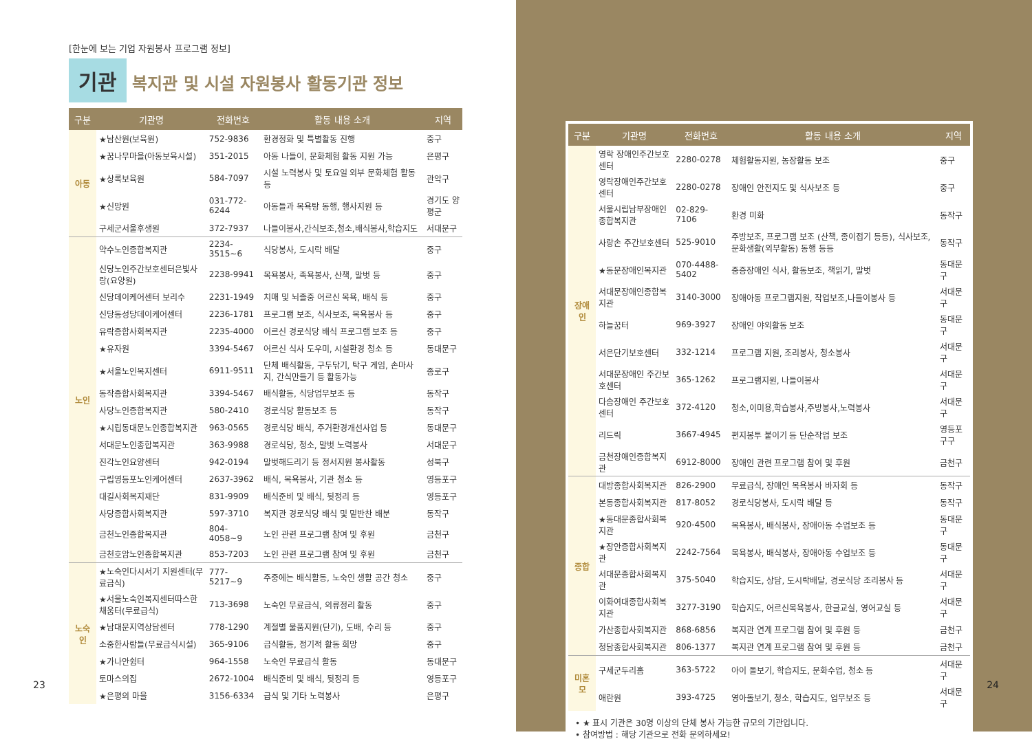[한눈에 보는 기업 자원봉사 프로그램 정보]
기관 복지관 및 시설 자원봉사 활동기관 정보
| 구분 | 기관명 | 전화번호 | 활동 내용 소개 | 지역 |
| --- | --- | --- | --- | --- |
| 아동 | ★남산원(보육원) | 752-9836 | 환경정화 및 특별활동 진행 | 중구 |
| | ★꿈나무마을(아동보육시설) | 351-2015 | 아동 나들이, 문화체험 활동 지원 가능 | 은평구 |
| | ★상록보육원 | 584-7097 | 시설 노력봉사 및 토요일 외부 문화체험 활동 등 | 관악구 |
| | ★신망원 | 031-772-6244 | 아동들과 목욕탕 동행, 행사지원 등 | 경기도 양평군 |
| | 구세군서울후생원 | 372-7937 | 나들이봉사,간식보조,청소,배식봉사,학습지도 | 서대문구 |
| 노인 | 약수노인종합복지관 | 2234-3515~6 | 식당봉사, 도시락 배달 | 중구 |
| | 신당노인주간보호센터은빛사랑(요양원) | 2238-9941 | 목욕봉사, 족욕봉사, 산책, 말벗 등 | 중구 |
| | 신당데이케어센터 보리수 | 2231-1949 | 치매 및 뇌졸중 어르신 목욕, 배식 등 | 중구 |
| | 신당동성당데이케어센터 | 2236-1781 | 프로그램 보조, 식사보조, 목욕봉사 등 | 중구 |
| | 유락종합사회복지관 | 2235-4000 | 어르신 경로식당 배식 프로그램 보조 등 | 중구 |
| | ★유자원 | 3394-5467 | 어르신 식사 도우미, 시설환경 청소 등 | 동대문구 |
| | ★서울노인복지센터 | 6911-9511 | 단체 배식활동, 구두닦기, 탁구 게임, 손마사지, 간식만들기 등 활동가능 | 종로구 |
| | 동작종합사회복지관 | 3394-5467 | 배식활동, 식당업무보조 등 | 동작구 |
| | 사당노인종합복지관 | 580-2410 | 경로식당 활동보조 등 | 동작구 |
| | ★시립동대문노인종합복지관 | 963-0565 | 경로식당 배식, 주거환경개선사업 등 | 동대문구 |
| | 서대문노인종합복지관 | 363-9988 | 경로식당, 청소, 말벗 노력봉사 | 서대문구 |
| | 진각노인요양센터 | 942-0194 | 말벗해드리기 등 정서지원 봉사활동 | 성북구 |
| | 구립영등포노인케어센터 | 2637-3962 | 배식, 목욕봉사, 기관 청소 등 | 영등포구 |
| | 대길사회복지재단 | 831-9909 | 배식준비 및 배식, 뒷정리 등 | 영등포구 |
| | 사당종합사회복지관 | 597-3710 | 복지관 경로식당 배식 및 밑반찬 배분 | 동작구 |
| | 금천노인종합복지관 | 804-4058~9 | 노인 관련 프로그램 참여 및 후원 | 금천구 |
| | 금천호암노인종합복지관 | 853-7203 | 노인 관련 프로그램 참여 및 후원 | 금천구 |
| 노숙인 | ★노숙인다시서기 지원센터(무료급식) | 777-5217~9 | 주중에는 배식활동, 노숙인 생활 공간 청소 | 중구 |
| | ★서울노숙인복지센터따스한 채움터(무료급식) | 713-3698 | 노숙인 무료급식, 의류정리 활동 | 중구 |
| | ★남대문지역상담센터 | 778-1290 | 계절별 물품지원(단기), 도배, 수리 등 | 중구 |
| | 소중한사람들(무료급식시설) | 365-9106 | 급식활동, 정기적 활동 희망 | 중구 |
| | ★가나안쉼터 | 964-1558 | 노숙인 무료급식 활동 | 동대문구 |
| | 토마스의집 | 2672-1004 | 배식준비 및 배식, 뒷정리 등 | 영등포구 |
| | ★은평의 마을 | 3156-6334 | 급식 및 기타 노력봉사 | 은평구 |
23
| 구분 | 기관명 | 전화번호 | 활동 내용 소개 | 지역 |
| --- | --- | --- | --- | --- |
| 장애인 | 영락 장애인주간보호센터 | 2280-0278 | 체험활동지원, 농장활동 보조 | 중구 |
| | 영락장애인주간보호센터 | 2280-0278 | 장애인 안전지도 및 식사보조 등 | 중구 |
| | 서울시립남부장애인종합복지관 | 02-829-7106 | 환경 미화 | 동작구 |
| | 사랑손 주간보호센터 | 525-9010 | 주방보조, 프로그램 보조 (산책, 종이접기 등등), 식사보조, 문화생활(외부활동) 동행 등등 | 동작구 |
| | ★동문장애인복지관 | 070-4488-5402 | 중증장애인 식사, 활동보조, 책읽기, 말벗 | 동대문구 |
| | 서대문장애인종합복지관 | 3140-3000 | 장애아동 프로그램지원, 작업보조,나들이봉사 등 | 서대문구 |
| | 하늘꿈터 | 969-3927 | 장애인 야외활동 보조 | 동대문구 |
| | 서은단기보호센터 | 332-1214 | 프로그램 지원, 조리봉사, 청소봉사 | 서대문구 |
| | 서대문장애인 주간보호센터 | 365-1262 | 프로그램지원, 나들이봉사 | 서대문구 |
| | 다솜장애인 주간보호센터 | 372-4120 | 청소,이미용,학습봉사,주방봉사,노력봉사 | 서대문구 |
| | 리드릭 | 3667-4945 | 편지봉투 붙이기 등 단순작업 보조 | 영등포구구 |
| | 금천장애인종합복지관 | 6912-8000 | 장애인 관련 프로그램 참여 및 후원 | 금천구 |
| 종합 | 대방종합사회복지관 | 826-2900 | 무료급식, 장애인 목욕봉사 바자회 등 | 동작구 |
| | 본동종합사회복지관 | 817-8052 | 경로식당봉사, 도시락 배달 등 | 동작구 |
| | ★동대문종합사회복지관 | 920-4500 | 목욕봉사, 배식봉사, 장애아동 수업보조 등 | 동대문구 |
| | ★장안종합사회복지관 | 2242-7564 | 목욕봉사, 배식봉사, 장애아동 수업보조 등 | 동대문구 |
| | 서대문종합사회복지관 | 375-5040 | 학습지도, 상담, 도시락배달, 경로식당 조리봉사 등 | 서대문구 |
| | 이화여대종합사회복지관 | 3277-3190 | 학습지도, 어르신목욕봉사, 한글교실, 영어교실 등 | 서대문구 |
| | 가산종합사회복지관 | 868-6856 | 복지관 연계 프로그램 참여 및 후원 등 | 금천구 |
| | 청담종합사회복지관 | 806-1377 | 복지관 연계 프로그램 참여 및 후원 등 | 금천구 |
| 미혼모 | 구세군두리홈 | 363-5722 | 아이 돌보기, 학습지도, 문화수업, 청소 등 | 서대문구 |
| | 애란원 | 393-4725 | 영아돌보기, 청소, 학습지도, 업무보조 등 | 서대문구 |
• ★ 표시 기관은 30명 이상의 단체 봉사 가능한 규모의 기관입니다.
• 참여방법 : 해당 기관으로 전화 문의하세요!
24